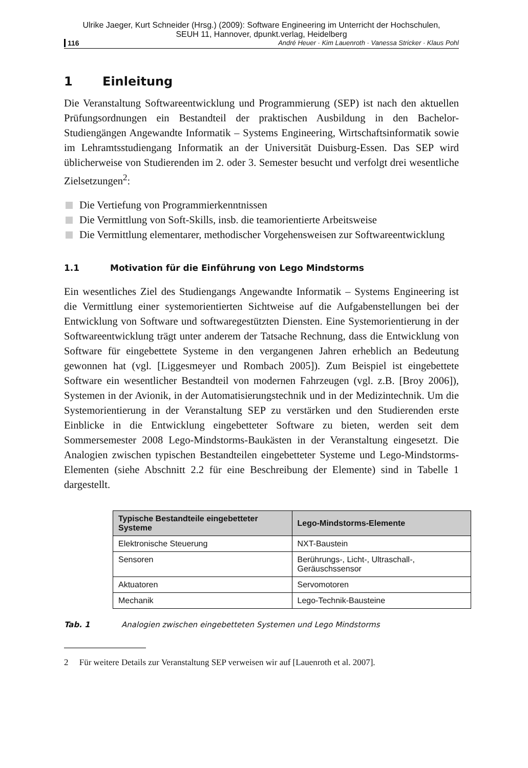Ulrike Jaeger, Kurt Schneider (Hrsg.) (2009): Software Engineering im Unterricht der Hochschulen,
SEUH 11, Hannover, dpunkt.verlag, Heidelberg
116 André Heuer · Kim Lauenroth · Vanessa Stricker · Klaus Pohl
1 Einleitung
Die Veranstaltung Softwareentwicklung und Programmierung (SEP) ist nach den aktuellen Prüfungsordnungen ein Bestandteil der praktischen Ausbildung in den Bachelor-Studiengängen Angewandte Informatik – Systems Engineering, Wirtschaftsinformatik sowie im Lehramtsstudiengang Informatik an der Universität Duisburg-Essen. Das SEP wird üblicherweise von Studierenden im 2. oder 3. Semester besucht und verfolgt drei wesentliche Zielsetzungen<sup>2</sup>:
Die Vertiefung von Programmierkenntnissen
Die Vermittlung von Soft-Skills, insb. die teamorientierte Arbeitsweise
Die Vermittlung elementarer, methodischer Vorgehensweisen zur Softwareentwicklung
1.1 Motivation für die Einführung von Lego Mindstorms
Ein wesentliches Ziel des Studiengangs Angewandte Informatik – Systems Engineering ist die Vermittlung einer systemorientierten Sichtweise auf die Aufgabenstellungen bei der Entwicklung von Software und softwaregestützten Diensten. Eine Systemorientierung in der Softwareentwicklung trägt unter anderem der Tatsache Rechnung, dass die Entwicklung von Software für eingebettete Systeme in den vergangenen Jahren erheblich an Bedeutung gewonnen hat (vgl. [Liggesmeyer und Rombach 2005]). Zum Beispiel ist eingebettete Software ein wesentlicher Bestandteil von modernen Fahrzeugen (vgl. z.B. [Broy 2006]), Systemen in der Avionik, in der Automatisierungstechnik und in der Medizintechnik. Um die Systemorientierung in der Veranstaltung SEP zu verstärken und den Studierenden erste Einblicke in die Entwicklung eingebetteter Software zu bieten, werden seit dem Sommersemester 2008 Lego-Mindstorms-Baukästen in der Veranstaltung eingesetzt. Die Analogien zwischen typischen Bestandteilen eingebetteter Systeme und Lego-Mindstorms-Elementen (siehe Abschnitt 2.2 für eine Beschreibung der Elemente) sind in Tabelle 1 dargestellt.
| Typische Bestandteile eingebetteter Systeme | Lego-Mindstorms-Elemente |
| --- | --- |
| Elektronische Steuerung | NXT-Baustein |
| Sensoren | Berührungs-, Licht-, Ultraschall-, Geräuschssensor |
| Aktuatoren | Servomotoren |
| Mechanik | Lego-Technik-Bausteine |
Tab. 1 Analogien zwischen eingebetteten Systemen und Lego Mindstorms
2 Für weitere Details zur Veranstaltung SEP verweisen wir auf [Lauenroth et al. 2007].